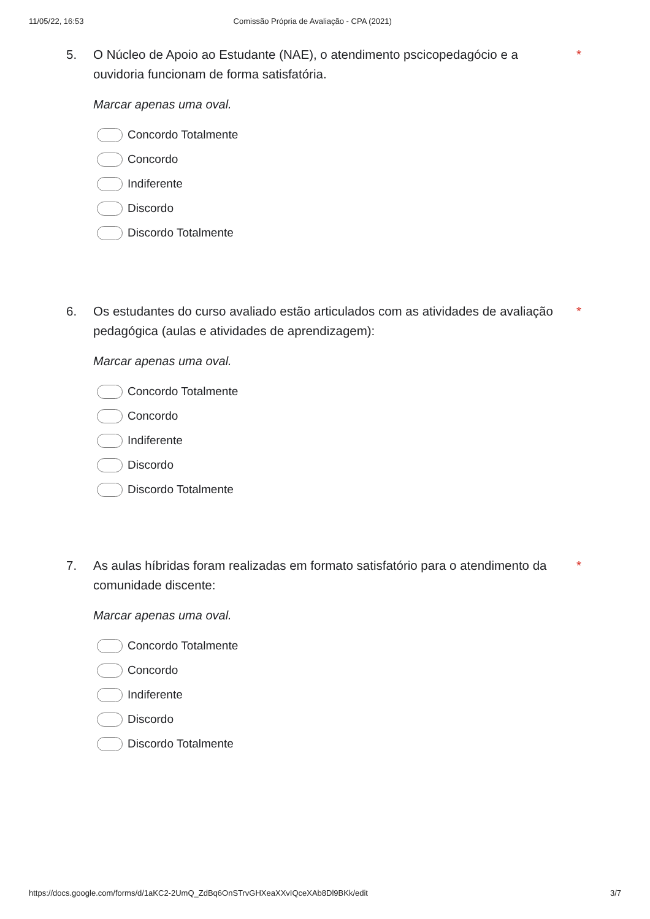11/05/22, 16:53 Comissão Própria de Avaliação - CPA (2021)
5. O Núcleo de Apoio ao Estudante (NAE), o atendimento pscicopedagócio e a ouvidoria funcionam de forma satisfatória. *
Marcar apenas uma oval.
Concordo Totalmente
Concordo
Indiferente
Discordo
Discordo Totalmente
6. Os estudantes do curso avaliado estão articulados com as atividades de avaliação pedagógica (aulas e atividades de aprendizagem): *
Marcar apenas uma oval.
Concordo Totalmente
Concordo
Indiferente
Discordo
Discordo Totalmente
7. As aulas híbridas foram realizadas em formato satisfatório para o atendimento da comunidade discente: *
Marcar apenas uma oval.
Concordo Totalmente
Concordo
Indiferente
Discordo
Discordo Totalmente
https://docs.google.com/forms/d/1aKC2-2UmQ_ZdBq6OnSTrvGHXeaXXvIQceXAb8Dl9BKk/edit 3/7